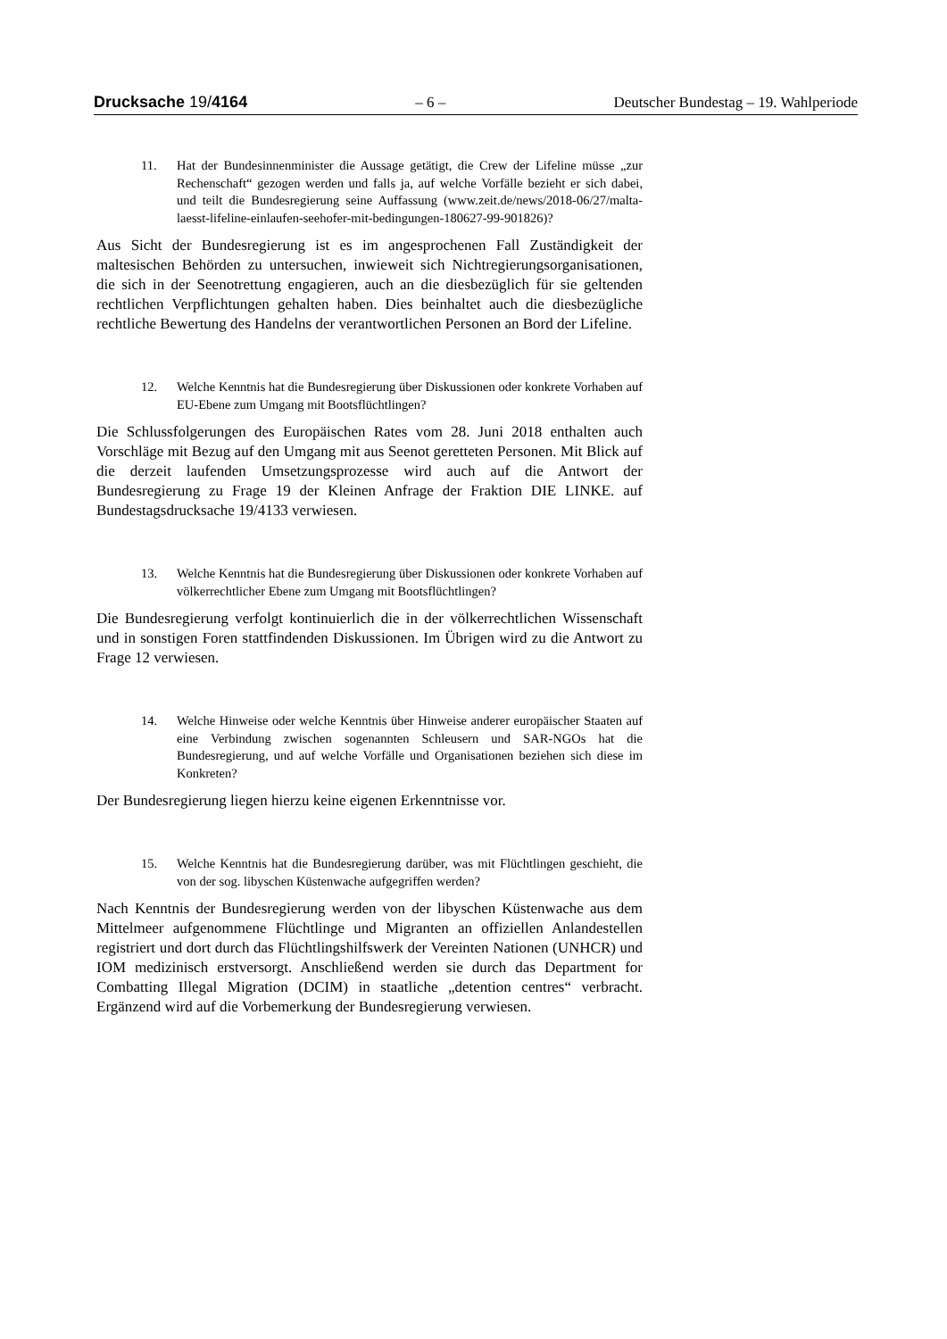Drucksache 19/4164 – 6 – Deutscher Bundestag – 19. Wahlperiode
11. Hat der Bundesinnenminister die Aussage getätigt, die Crew der Lifeline müsse „zur Rechenschaft“ gezogen werden und falls ja, auf welche Vorfälle bezieht er sich dabei, und teilt die Bundesregierung seine Auffassung (www.zeit.de/news/2018-06/27/malta-laesst-lifeline-einlaufen-seehofer-mit-bedingungen-180627-99-901826)?
Aus Sicht der Bundesregierung ist es im angesprochenen Fall Zuständigkeit der maltesischen Behörden zu untersuchen, inwieweit sich Nichtregierungsorganisationen, die sich in der Seenotrettung engagieren, auch an die diesbezüglich für sie geltenden rechtlichen Verpflichtungen gehalten haben. Dies beinhaltet auch die diesbezügliche rechtliche Bewertung des Handelns der verantwortlichen Personen an Bord der Lifeline.
12. Welche Kenntnis hat die Bundesregierung über Diskussionen oder konkrete Vorhaben auf EU-Ebene zum Umgang mit Bootsflüchtlingen?
Die Schlussfolgerungen des Europäischen Rates vom 28. Juni 2018 enthalten auch Vorschläge mit Bezug auf den Umgang mit aus Seenot geretteten Personen. Mit Blick auf die derzeit laufenden Umsetzungsprozesse wird auch auf die Antwort der Bundesregierung zu Frage 19 der Kleinen Anfrage der Fraktion DIE LINKE. auf Bundestagsdrucksache 19/4133 verwiesen.
13. Welche Kenntnis hat die Bundesregierung über Diskussionen oder konkrete Vorhaben auf völkerrechtlicher Ebene zum Umgang mit Bootsflüchtlingen?
Die Bundesregierung verfolgt kontinuierlich die in der völkerrechtlichen Wissenschaft und in sonstigen Foren stattfindenden Diskussionen. Im Übrigen wird zu die Antwort zu Frage 12 verwiesen.
14. Welche Hinweise oder welche Kenntnis über Hinweise anderer europäischer Staaten auf eine Verbindung zwischen sogenannten Schleusern und SAR-NGOs hat die Bundesregierung, und auf welche Vorfälle und Organisationen beziehen sich diese im Konkreten?
Der Bundesregierung liegen hierzu keine eigenen Erkenntnisse vor.
15. Welche Kenntnis hat die Bundesregierung darüber, was mit Flüchtlingen geschieht, die von der sog. libyschen Küstenwache aufgegriffen werden?
Nach Kenntnis der Bundesregierung werden von der libyschen Küstenwache aus dem Mittelmeer aufgenommene Flüchtlinge und Migranten an offiziellen Anlandestellen registriert und dort durch das Flüchtlingshilfswerk der Vereinten Nationen (UNHCR) und IOM medizinisch erstversorgt. Anschließend werden sie durch das Department for Combatting Illegal Migration (DCIM) in staatliche „detention centres“ verbracht. Ergänzend wird auf die Vorbemerkung der Bundesregierung verwiesen.